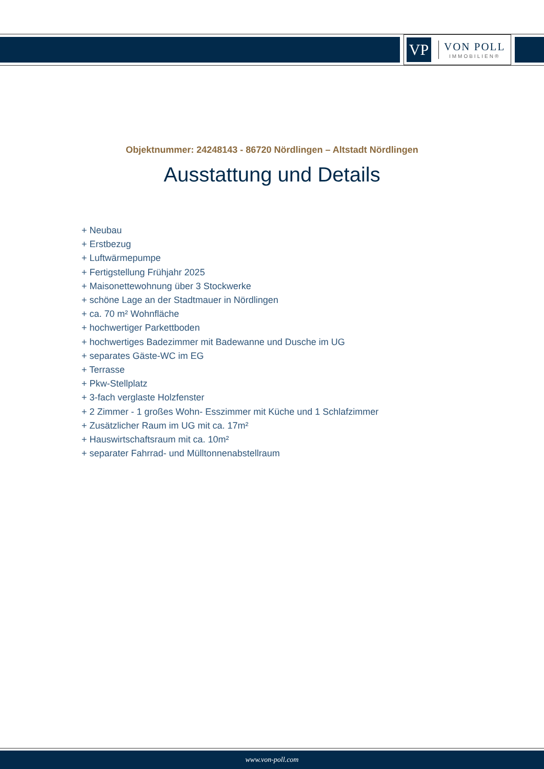VP
VON POLL
IMMOBILIEN®
Objektnummer: 24248143 - 86720 Nördlingen – Altstadt Nördlingen
Ausstattung und Details
+ Neubau
+ Erstbezug
+ Luftwärmepumpe
+ Fertigstellung Frühjahr 2025
+ Maisonettewohnung über 3 Stockwerke
+ schöne Lage an der Stadtmauer in Nördlingen
+ ca. 70 m² Wohnfläche
+ hochwertiger Parkettboden
+ hochwertiges Badezimmer mit Badewanne und Dusche im UG
+ separates Gäste-WC im EG
+ Terrasse
+ Pkw-Stellplatz
+ 3-fach verglaste Holzfenster
+ 2 Zimmer - 1 großes Wohn- Esszimmer mit Küche und 1 Schlafzimmer
+ Zusätzlicher Raum im UG mit ca. 17m²
+ Hauswirtschaftsraum mit ca. 10m²
+ separater Fahrrad- und Mülltonnenabstellraum
www.von-poll.com